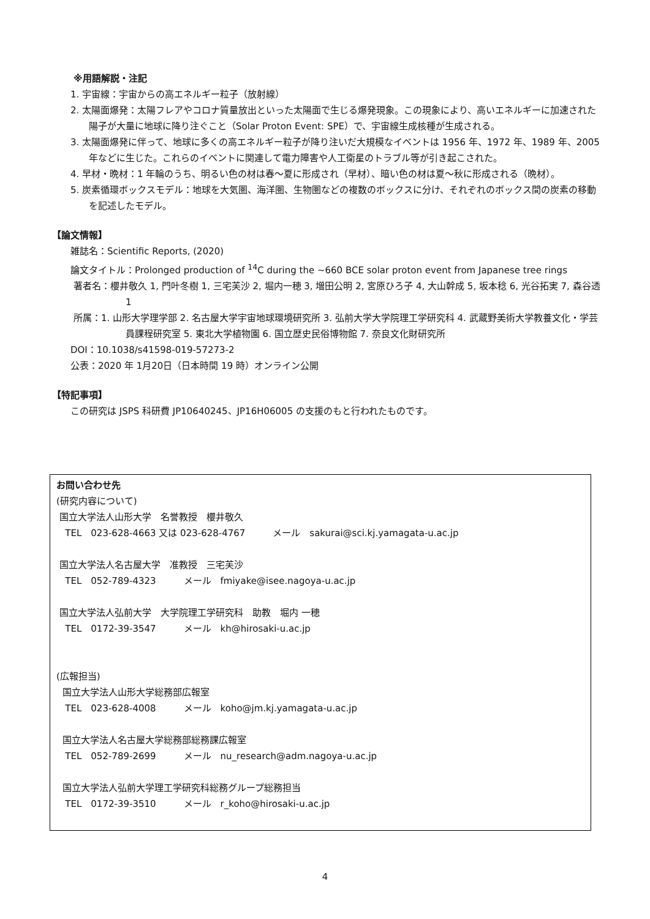※用語解説・注記
1. 宇宙線：宇宙からの高エネルギー粒子（放射線）
2. 太陽面爆発：太陽フレアやコロナ質量放出といった太陽面で生じる爆発現象。この現象により、高いエネルギーに加速された陽子が大量に地球に降り注ぐこと（Solar Proton Event: SPE）で、宇宙線生成核種が生成される。
3. 太陽面爆発に伴って、地球に多くの高エネルギー粒子が降り注いだ大規模なイベントは 1956 年、1972 年、1989 年、2005 年などに生じた。これらのイベントに関連して電力障害や人工衛星のトラブル等が引き起こされた。
4. 早材・晩材：1 年輪のうち、明るい色の材は春～夏に形成され（早材）、暗い色の材は夏～秋に形成される（晩材）。
5. 炭素循環ボックスモデル：地球を大気圏、海洋圏、生物圏などの複数のボックスに分け、それぞれのボックス間の炭素の移動を記述したモデル。
【論文情報】
雑誌名：Scientific Reports, (2020)
論文タイトル：Prolonged production of <sup>14</sup>C during the ~660 BCE solar proton event from Japanese tree rings
著者名：櫻井敬久 1, 門叶冬樹 1, 三宅芙沙 2, 堀内一穂 3, 増田公明 2, 宮原ひろ子 4, 大山幹成 5, 坂本稔 6, 光谷拓実 7, 森谷透 1
所属：1. 山形大学理学部 2. 名古屋大学宇宙地球環境研究所 3. 弘前大学大学院理工学研究科 4. 武蔵野美術大学教養文化・学芸員課程研究室 5. 東北大学植物園 6. 国立歴史民俗博物館 7. 奈良文化財研究所
DOI：10.1038/s41598-019-57273-2
公表：2020 年 1月20日（日本時間 19 時）オンライン公開
【特記事項】
この研究は JSPS 科研費 JP10640245、JP16H06005 の支援のもと行われたものです。
お問い合わせ先
(研究内容について)
国立大学法人山形大学　名誉教授　櫻井敬久
TEL　023-628-4663 又は 023-628-4767　　　メール　sakurai@sci.kj.yamagata-u.ac.jp
国立大学法人名古屋大学　准教授　三宅芙沙
TEL　052-789-4323　　　メール　fmiyake@isee.nagoya-u.ac.jp
国立大学法人弘前大学　大学院理工学研究科　助教　堀内 一穂
TEL　0172-39-3547　　　メール　kh@hirosaki-u.ac.jp
(広報担当)
国立大学法人山形大学総務部広報室
TEL　023-628-4008　　　メール　koho@jm.kj.yamagata-u.ac.jp
国立大学法人名古屋大学総務部総務課広報室
TEL　052-789-2699　　　メール　nu_research@adm.nagoya-u.ac.jp
国立大学法人弘前大学理工学研究科総務グループ総務担当
TEL　0172-39-3510　　　メール　r_koho@hirosaki-u.ac.jp
4